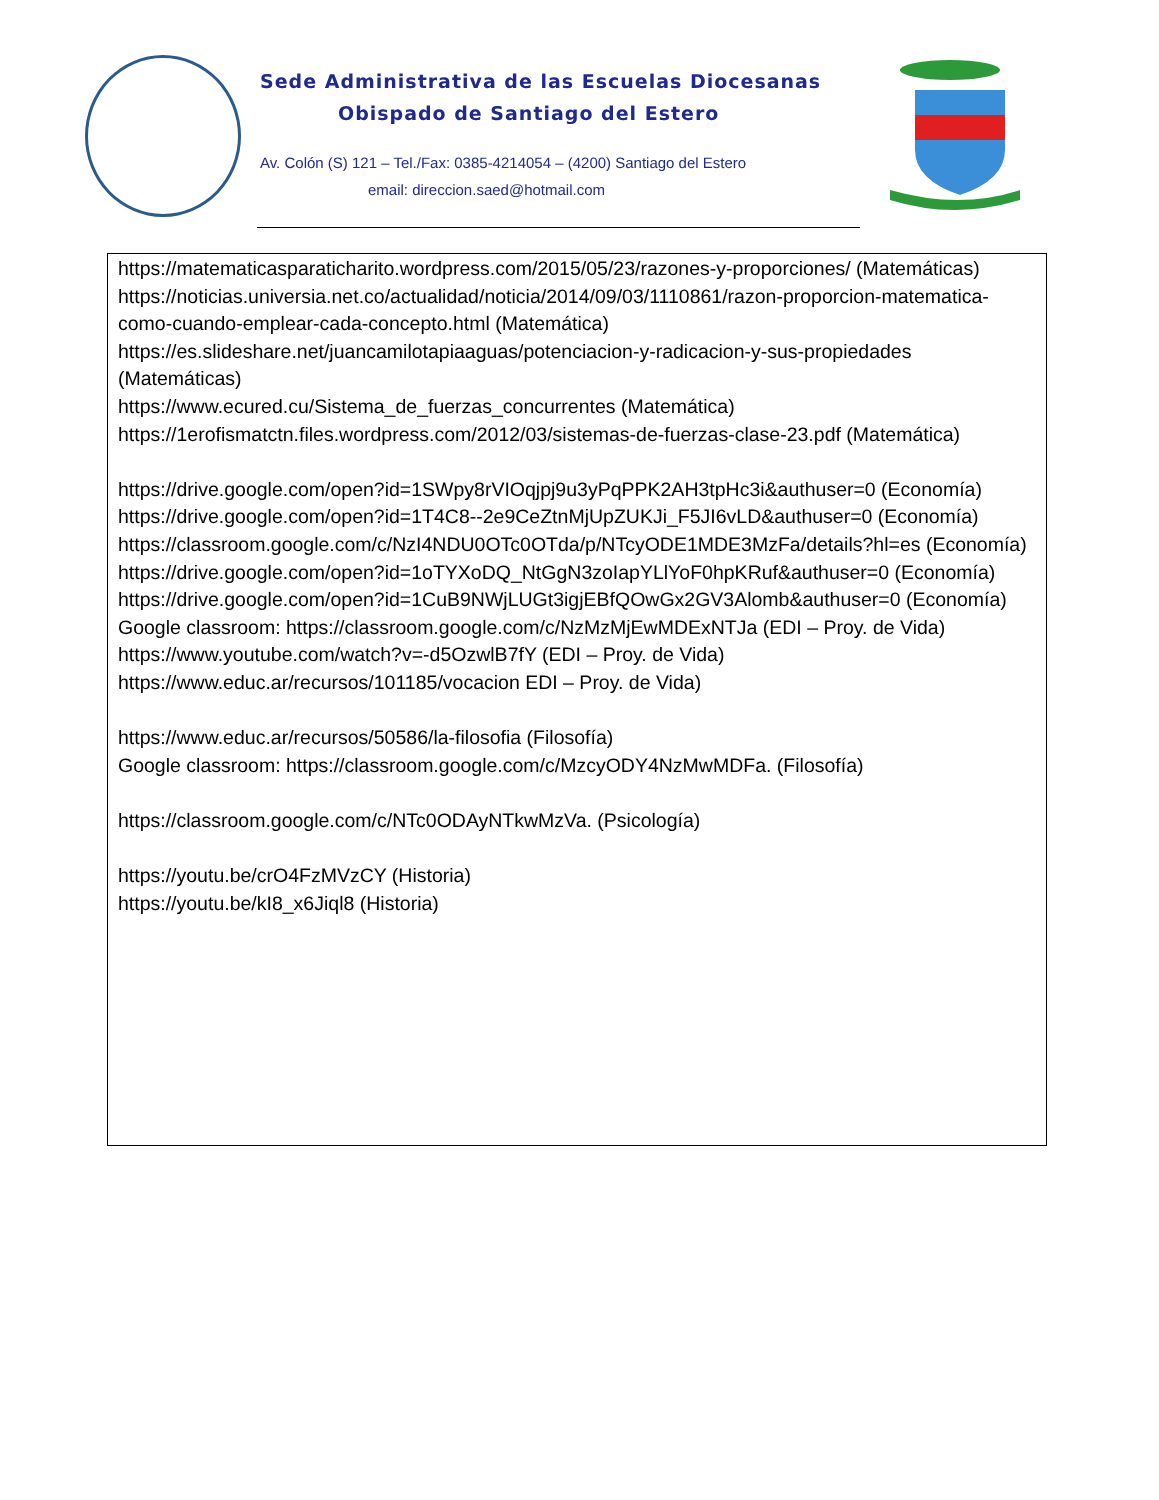Sede Administrativa de las Escuelas Diocesanas
Obispado de Santiago del Estero
Av. Colón (S) 121 – Tel./Fax: 0385-4214054 – (4200) Santiago del Estero
email: direccion.saed@hotmail.com
https://matematicasparaticharito.wordpress.com/2015/05/23/razones-y-proporciones/ (Matemáticas)
https://noticias.universia.net.co/actualidad/noticia/2014/09/03/1110861/razon-proporcion-matematica- como-cuando-emplear-cada-concepto.html (Matemática)
https://es.slideshare.net/juancamilotapiaaguas/potenciacion-y-radicacion-y-sus-propiedades (Matemáticas)
https://www.ecured.cu/Sistema_de_fuerzas_concurrentes (Matemática)
https://1erofismatctn.files.wordpress.com/2012/03/sistemas-de-fuerzas-clase-23.pdf (Matemática)
https://drive.google.com/open?id=1SWpy8rVIOqjpj9u3yPqPPK2AH3tpHc3i&authuser=0 (Economía)
https://drive.google.com/open?id=1T4C8--2e9CeZtnMjUpZUKJi_F5JI6vLD&authuser=0 (Economía)
https://classroom.google.com/c/NzI4NDU0OTc0OTda/p/NTcyODE1MDE3MzFa/details?hl=es (Economía)
https://drive.google.com/open?id=1oTYXoDQ_NtGgN3zoIapYLlYoF0hpKRuf&authuser=0 (Economía)
https://drive.google.com/open?id=1CuB9NWjLUGt3igjEBfQOwGx2GV3Alomb&authuser=0 (Economía)
Google classroom: https://classroom.google.com/c/NzMzMjEwMDExNTJa (EDI – Proy. de Vida)
https://www.youtube.com/watch?v=-d5OzwlB7fY (EDI – Proy. de Vida)
https://www.educ.ar/recursos/101185/vocacion EDI – Proy. de Vida)
https://www.educ.ar/recursos/50586/la-filosofia (Filosofía)
Google classroom: https://classroom.google.com/c/MzcyODY4NzMwMDFa. (Filosofía)
https://classroom.google.com/c/NTc0ODAyNTkwMzVa. (Psicología)
https://youtu.be/crO4FzMVzCY (Historia)
https://youtu.be/kI8_x6Jiql8 (Historia)